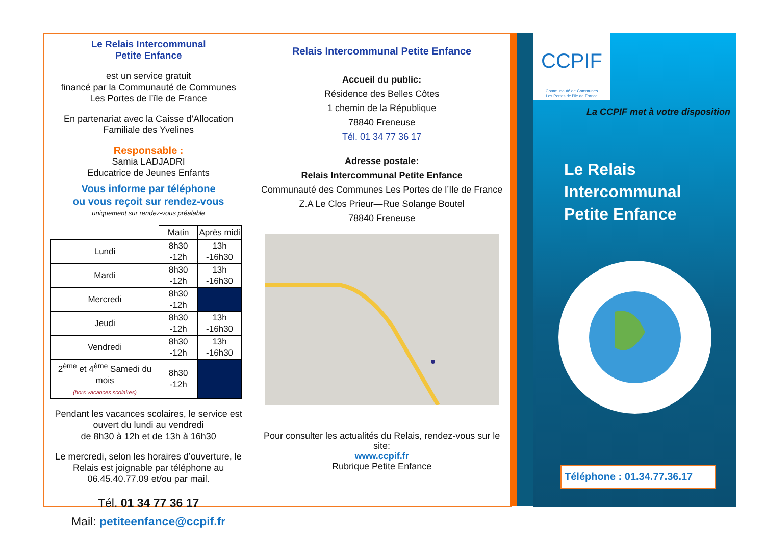Le Relais Intercommunal
Petite Enfance
est un service gratuit
financé par la Communauté de Communes
Les Portes de l’île de France
En partenariat avec la Caisse d’Allocation
Familiale des Yvelines
Responsable :
Samia LADJADRI
Educatrice de Jeunes Enfants
Vous informe par téléphone
ou vous reçoit sur rendez-vous
uniquement sur rendez-vous préalable
| | Matin | Après midi |
| --- | --- | --- |
| Lundi | 8h30 -12h | 13h -16h30 |
| Mardi | 8h30 -12h | 13h -16h30 |
| Mercredi | 8h30 -12h | |
| Jeudi | 8h30 -12h | 13h -16h30 |
| Vendredi | 8h30 -12h | 13h -16h30 |
| 2<sup>ème</sup> et 4<sup>ème</sup> Samedi du mois (hors vacances scolaires) | 8h30 -12h | |
Pendant les vacances scolaires, le service est ouvert du lundi au vendredi
de 8h30 à 12h et de 13h à 16h30
Le mercredi, selon les horaires d’ouverture, le Relais est joignable par téléphone au 06.45.40.77.09 et/ou par mail.
Tél. 01 34 77 36 17
Mail: petiteenfance@ccpif.fr
Relais Intercommunal Petite Enfance
Accueil du public:
Résidence des Belles Côtes
1 chemin de la République
78840 Freneuse
Tél. 01 34 77 36 17
Adresse postale:
Relais Intercommunal Petite Enfance
Communauté des Communes Les Portes de l’Ile de France
Z.A Le Clos Prieur—Rue Solange Boutel
78840 Freneuse
Pour consulter les actualités du Relais, rendez-vous sur le site:
www.ccpif.fr
Rubrique Petite Enfance
CCPIF
Communauté de Communes
Les Portes de l'Ile de France
La CCPIF met à votre disposition
Le Relais
Intercommunal
Petite Enfance
Téléphone : 01.34.77.36.17